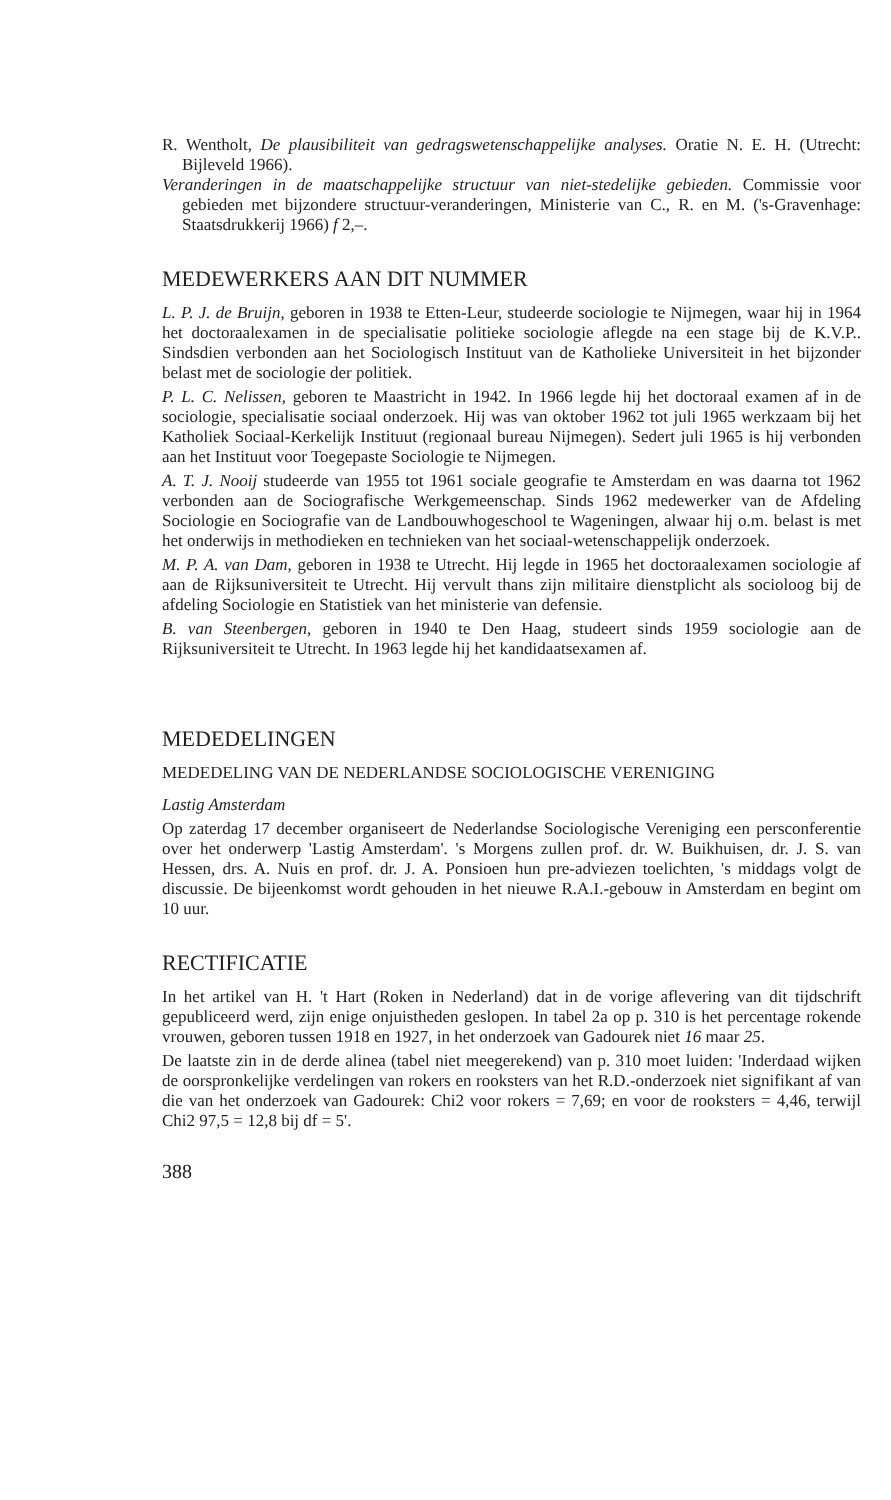R. Wentholt, De plausibiliteit van gedragswetenschappelijke analyses. Oratie N. E. H. (Utrecht: Bijleveld 1966).
Veranderingen in de maatschappelijke structuur van niet-stedelijke gebieden. Commissie voor gebieden met bijzondere structuur-veranderingen, Ministerie van C., R. en M. ('s-Gravenhage: Staatsdrukkerij 1966) f 2,–.
MEDEWERKERS AAN DIT NUMMER
L. P. J. de Bruijn, geboren in 1938 te Etten-Leur, studeerde sociologie te Nijmegen, waar hij in 1964 het doctoraalexamen in de specialisatie politieke sociologie aflegde na een stage bij de K.V.P.. Sindsdien verbonden aan het Sociologisch Instituut van de Katholieke Universiteit in het bijzonder belast met de sociologie der politiek.
P. L. C. Nelissen, geboren te Maastricht in 1942. In 1966 legde hij het doctoraal examen af in de sociologie, specialisatie sociaal onderzoek. Hij was van oktober 1962 tot juli 1965 werkzaam bij het Katholiek Sociaal-Kerkelijk Instituut (regionaal bureau Nijmegen). Sedert juli 1965 is hij verbonden aan het Instituut voor Toegepaste Sociologie te Nijmegen.
A. T. J. Nooij studeerde van 1955 tot 1961 sociale geografie te Amsterdam en was daarna tot 1962 verbonden aan de Sociografische Werkgemeenschap. Sinds 1962 medewerker van de Afdeling Sociologie en Sociografie van de Landbouwhogeschool te Wageningen, alwaar hij o.m. belast is met het onderwijs in methodieken en technieken van het sociaal-wetenschappelijk onderzoek.
M. P. A. van Dam, geboren in 1938 te Utrecht. Hij legde in 1965 het doctoraalexamen sociologie af aan de Rijksuniversiteit te Utrecht. Hij vervult thans zijn militaire dienstplicht als socioloog bij de afdeling Sociologie en Statistiek van het ministerie van defensie.
B. van Steenbergen, geboren in 1940 te Den Haag, studeert sinds 1959 sociologie aan de Rijksuniversiteit te Utrecht. In 1963 legde hij het kandidaatsexamen af.
MEDEDELINGEN
MEDEDELING VAN DE NEDERLANDSE SOCIOLOGISCHE VERENIGING
Lastig Amsterdam
Op zaterdag 17 december organiseert de Nederlandse Sociologische Vereniging een persconferentie over het onderwerp 'Lastig Amsterdam'. 's Morgens zullen prof. dr. W. Buikhuisen, dr. J. S. van Hessen, drs. A. Nuis en prof. dr. J. A. Ponsioen hun pre-adviezen toelichten, 's middags volgt de discussie. De bijeenkomst wordt gehouden in het nieuwe R.A.I.-gebouw in Amsterdam en begint om 10 uur.
RECTIFICATIE
In het artikel van H. 't Hart (Roken in Nederland) dat in de vorige aflevering van dit tijdschrift gepubliceerd werd, zijn enige onjuistheden geslopen. In tabel 2a op p. 310 is het percentage rokende vrouwen, geboren tussen 1918 en 1927, in het onderzoek van Gadourek niet 16 maar 25.
De laatste zin in de derde alinea (tabel niet meegerekend) van p. 310 moet luiden: 'Inderdaad wijken de oorspronkelijke verdelingen van rokers en rooksters van het R.D.-onderzoek niet signifikant af van die van het onderzoek van Gadourek: Chi2 voor rokers = 7,69; en voor de rooksters = 4,46, terwijl Chi2 97,5 = 12,8 bij df = 5'.
388